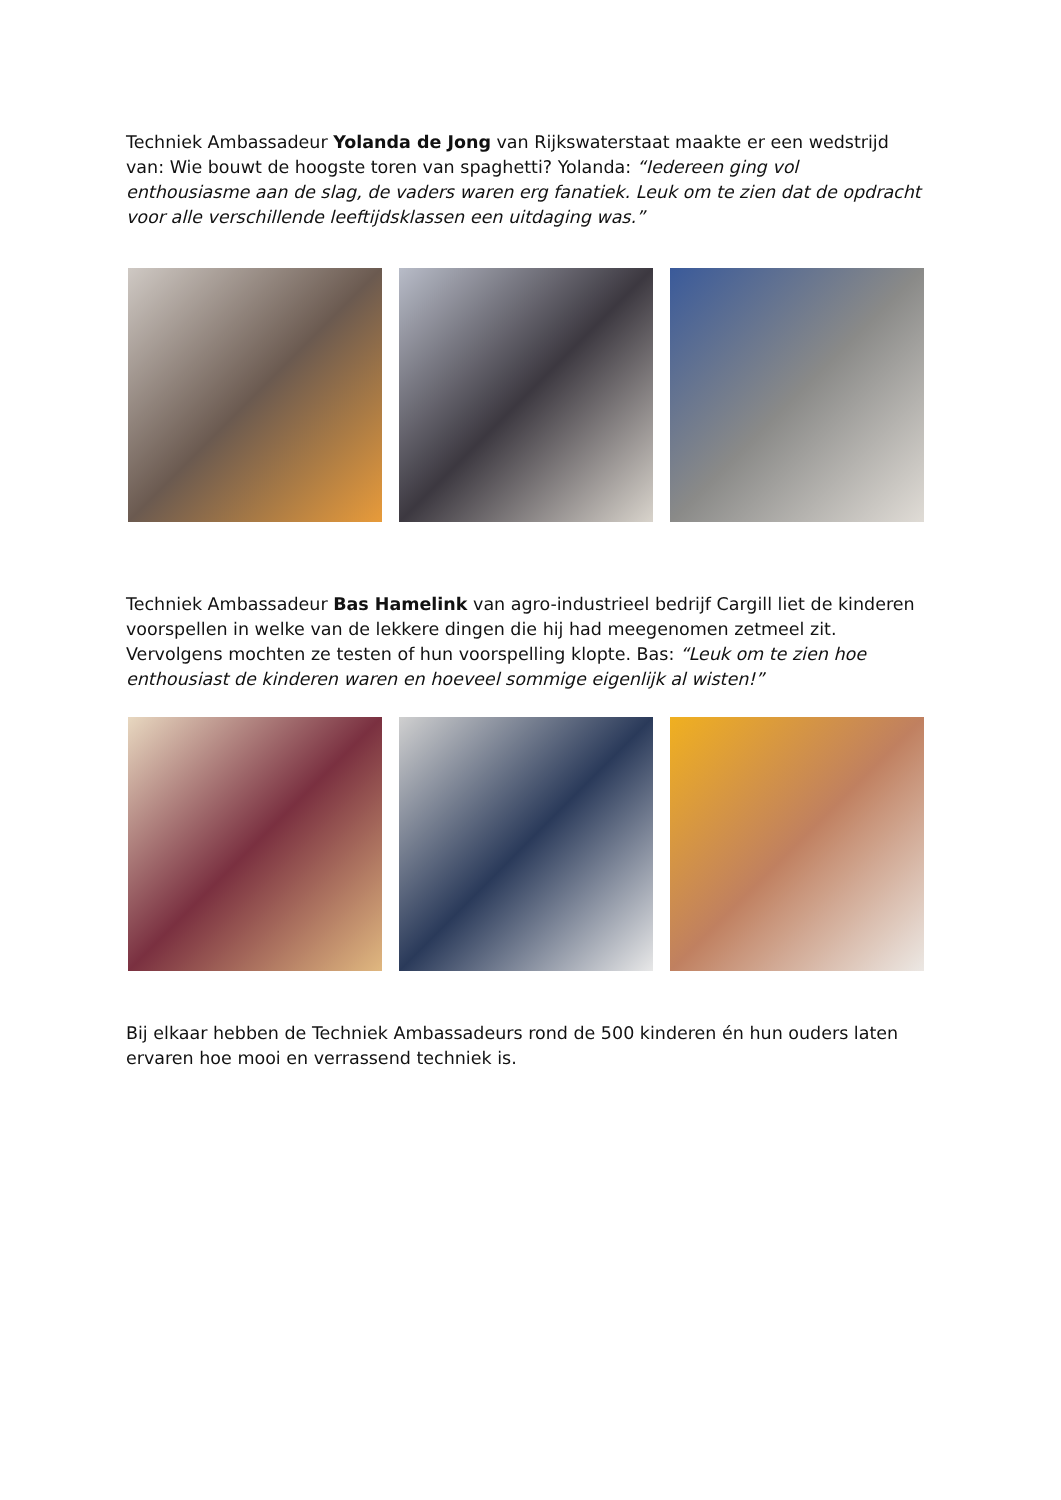Techniek Ambassadeur Yolanda de Jong van Rijkswaterstaat maakte er een wedstrijd van: Wie bouwt de hoogste toren van spaghetti? Yolanda: “Iedereen ging vol enthousiasme aan de slag, de vaders waren erg fanatiek. Leuk om te zien dat de opdracht voor alle verschillende leeftijdsklassen een uitdaging was.”
Techniek Ambassadeur Bas Hamelink van agro-industrieel bedrijf Cargill liet de kinderen voorspellen in welke van de lekkere dingen die hij had meegenomen zetmeel zit. Vervolgens mochten ze testen of hun voorspelling klopte. Bas: “Leuk om te zien hoe enthousiast de kinderen waren en hoeveel sommige eigenlijk al wisten!”
Bij elkaar hebben de Techniek Ambassadeurs rond de 500 kinderen én hun ouders laten ervaren hoe mooi en verrassend techniek is.